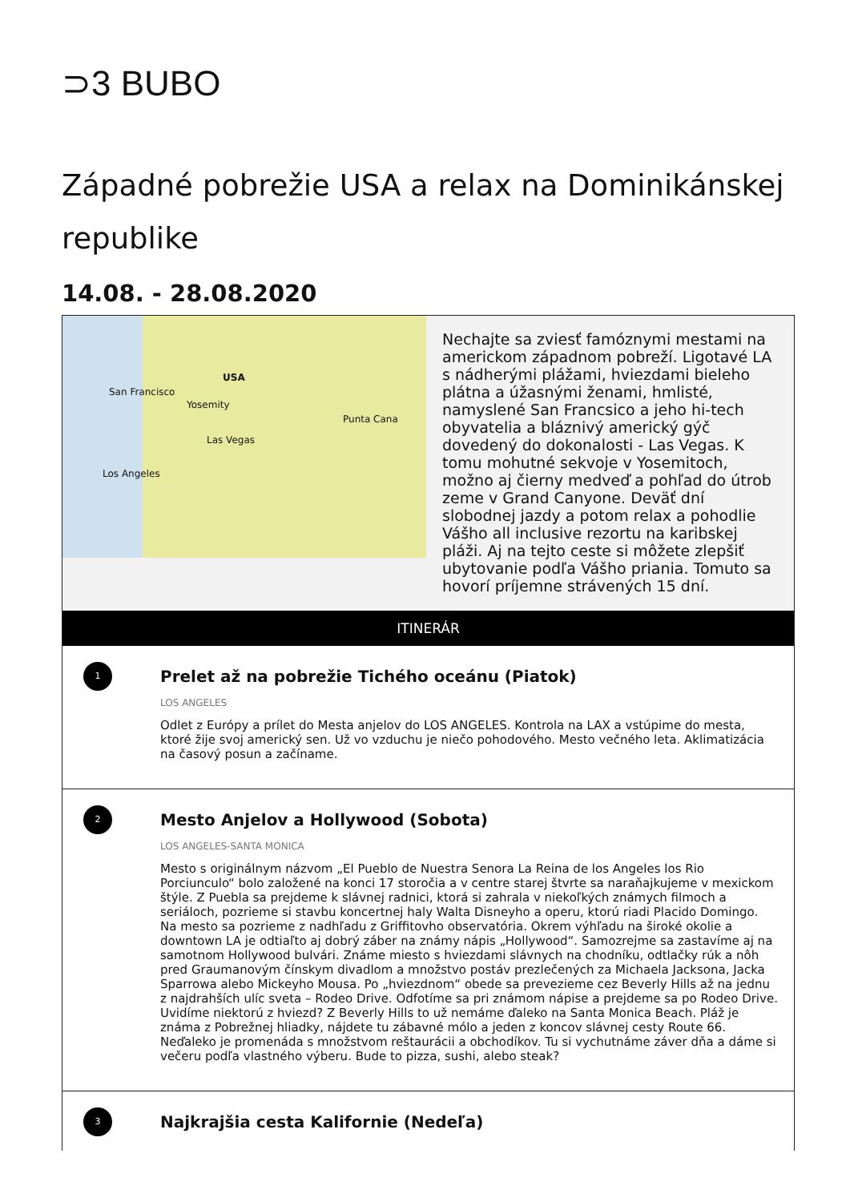⊃3 BUBO
Západné pobrežie USA a relax na Dominikánskej republike
14.08. - 28.08.2020
USA
San Francisco
Yosemity
Las Vegas
Los Angeles
Punta Cana
Nechajte sa zviesť famóznymi mestami na americkom západnom pobreží. Ligotavé LA s nádherými plážami, hviezdami bieleho plátna a úžasnými ženami, hmlisté, namyslené San Francsico a jeho hi-tech obyvatelia a bláznivý americký gýč dovedený do dokonalosti - Las Vegas. K tomu mohutné sekvoje v Yosemitoch, možno aj čierny medveď a pohľad do útrob zeme v Grand Canyone. Deväť dní slobodnej jazdy a potom relax a pohodlie Vášho all inclusive rezortu na karibskej pláži. Aj na tejto ceste si môžete zlepšiť ubytovanie podľa Vášho priania. Tomuto sa hovorí príjemne strávených 15 dní.
ITINERÁR
1
Prelet až na pobrežie Tichého oceánu (Piatok)
LOS ANGELES
Odlet z Európy a prílet do Mesta anjelov do LOS ANGELES. Kontrola na LAX a vstúpime do mesta, ktoré žije svoj americký sen. Už vo vzduchu je niečo pohodového. Mesto večného leta. Aklimatizácia na časový posun a začíname.
2
Mesto Anjelov a Hollywood (Sobota)
LOS ANGELES-SANTA MONICA
Mesto s originálnym názvom „El Pueblo de Nuestra Senora La Reina de los Angeles los Rio Porciunculo“ bolo založené na konci 17 storočia a v centre starej štvrte sa naraňajkujeme v mexickom štýle. Z Puebla sa prejdeme k slávnej radnici, ktorá si zahrala v niekoľkých známych filmoch a seriáloch, pozrieme si stavbu koncertnej haly Walta Disneyho a operu, ktorú riadi Placido Domingo. Na mesto sa pozrieme z nadhľadu z Griffitovho observatória. Okrem výhľadu na široké okolie a downtown LA je odtiaľto aj dobrý záber na známy nápis „Hollywood“. Samozrejme sa zastavíme aj na samotnom Hollywood bulvári. Známe miesto s hviezdami slávnych na chodníku, odtlačky rúk a nôh pred Graumanovým čínskym divadlom a množstvo postáv prezlečených za Michaela Jacksona, Jacka Sparrowa alebo Mickeyho Mousa. Po „hviezdnom“ obede sa prevezieme cez Beverly Hills až na jednu z najdrahších ulíc sveta – Rodeo Drive. Odfotíme sa pri známom nápise a prejdeme sa po Rodeo Drive. Uvidíme niektorú z hviezd? Z Beverly Hills to už nemáme ďaleko na Santa Monica Beach. Pláž je známa z Pobrežnej hliadky, nájdete tu zábavné mólo a jeden z koncov slávnej cesty Route 66. Neďaleko je promenáda s množstvom reštaurácii a obchodíkov. Tu si vychutnáme záver dňa a dáme si večeru podľa vlastného výberu. Bude to pizza, sushi, alebo steak?
3
Najkrajšia cesta Kalifornie (Nedeľa)